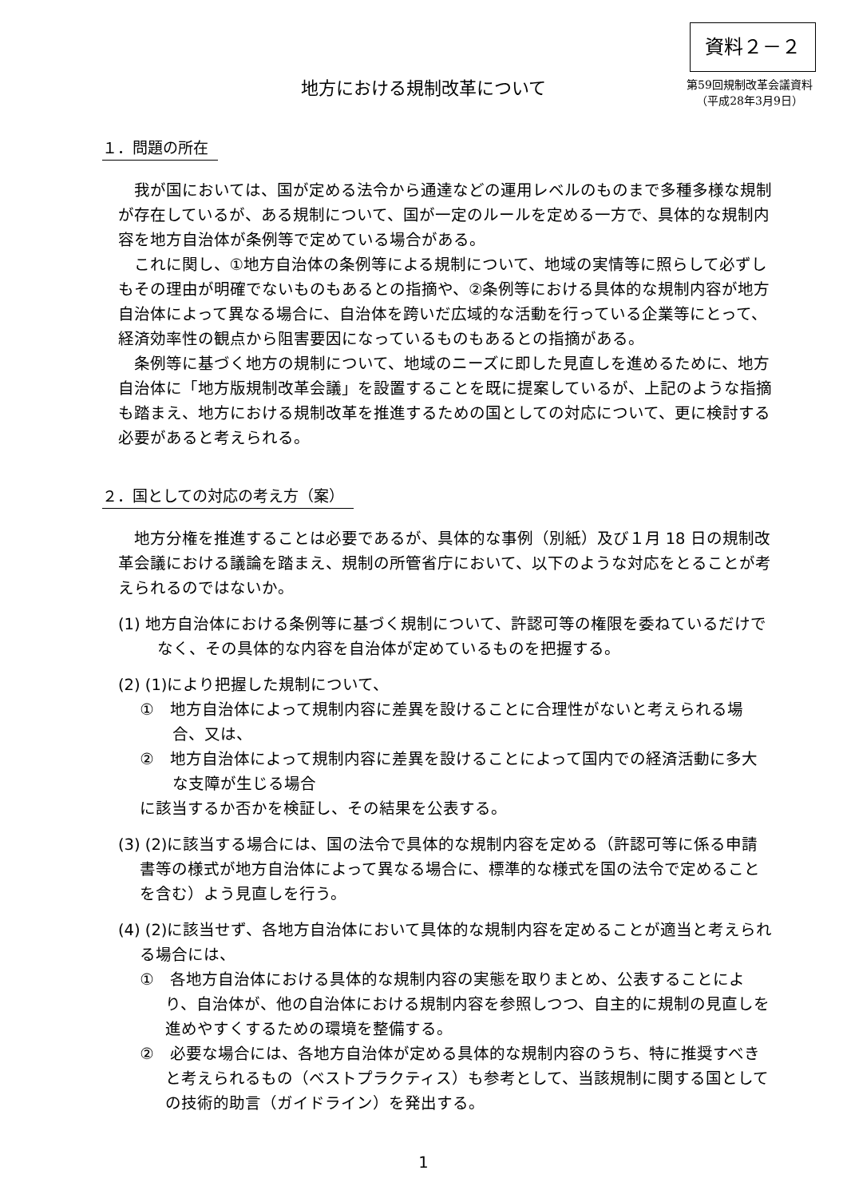資料２－２
地方における規制改革について
第59回規制改革会議資料
（平成28年3月9日）
１．問題の所在
我が国においては、国が定める法令から通達などの運用レベルのものまで多種多様な規制が存在しているが、ある規制について、国が一定のルールを定める一方で、具体的な規制内容を地方自治体が条例等で定めている場合がある。
これに関し、①地方自治体の条例等による規制について、地域の実情等に照らして必ずしもその理由が明確でないものもあるとの指摘や、②条例等における具体的な規制内容が地方自治体によって異なる場合に、自治体を跨いだ広域的な活動を行っている企業等にとって、経済効率性の観点から阻害要因になっているものもあるとの指摘がある。
条例等に基づく地方の規制について、地域のニーズに即した見直しを進めるために、地方自治体に「地方版規制改革会議」を設置することを既に提案しているが、上記のような指摘も踏まえ、地方における規制改革を推進するための国としての対応について、更に検討する必要があると考えられる。
２．国としての対応の考え方（案）
地方分権を推進することは必要であるが、具体的な事例（別紙）及び１月 18 日の規制改革会議における議論を踏まえ、規制の所管省庁において、以下のような対応をとることが考えられるのではないか。
(1) 地方自治体における条例等に基づく規制について、許認可等の権限を委ねているだけでなく、その具体的な内容を自治体が定めているものを把握する。
(2) (1)により把握した規制について、
①　地方自治体によって規制内容に差異を設けることに合理性がないと考えられる場合、又は、
②　地方自治体によって規制内容に差異を設けることによって国内での経済活動に多大な支障が生じる場合
に該当するか否かを検証し、その結果を公表する。
(3) (2)に該当する場合には、国の法令で具体的な規制内容を定める（許認可等に係る申請書等の様式が地方自治体によって異なる場合に、標準的な様式を国の法令で定めることを含む）よう見直しを行う。
(4) (2)に該当せず、各地方自治体において具体的な規制内容を定めることが適当と考えられる場合には、
①　各地方自治体における具体的な規制内容の実態を取りまとめ、公表することにより、自治体が、他の自治体における規制内容を参照しつつ、自主的に規制の見直しを進めやすくするための環境を整備する。
②　必要な場合には、各地方自治体が定める具体的な規制内容のうち、特に推奨すべきと考えられるもの（ベストプラクティス）も参考として、当該規制に関する国としての技術的助言（ガイドライン）を発出する。
1